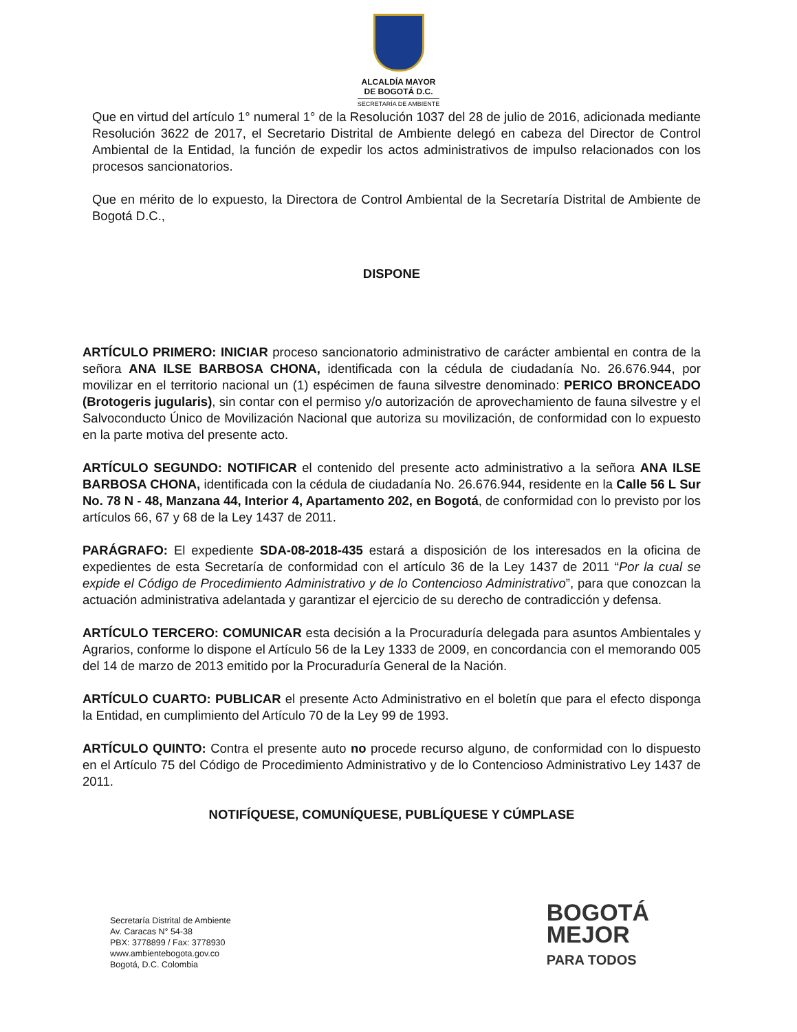ALCALDÍA MAYOR
DE BOGOTÁ D.C.
SECRETARÍA DE AMBIENTE
Que en virtud del artículo 1° numeral 1° de la Resolución 1037 del 28 de julio de 2016, adicionada mediante Resolución 3622 de 2017, el Secretario Distrital de Ambiente delegó en cabeza del Director de Control Ambiental de la Entidad, la función de expedir los actos administrativos de impulso relacionados con los procesos sancionatorios.
Que en mérito de lo expuesto, la Directora de Control Ambiental de la Secretaría Distrital de Ambiente de Bogotá D.C.,
DISPONE
ARTÍCULO PRIMERO: INICIAR proceso sancionatorio administrativo de carácter ambiental en contra de la señora ANA ILSE BARBOSA CHONA, identificada con la cédula de ciudadanía No. 26.676.944, por movilizar en el territorio nacional un (1) espécimen de fauna silvestre denominado: PERICO BRONCEADO (Brotogeris jugularis), sin contar con el permiso y/o autorización de aprovechamiento de fauna silvestre y el Salvoconducto Único de Movilización Nacional que autoriza su movilización, de conformidad con lo expuesto en la parte motiva del presente acto.
ARTÍCULO SEGUNDO: NOTIFICAR el contenido del presente acto administrativo a la señora ANA ILSE BARBOSA CHONA, identificada con la cédula de ciudadanía No. 26.676.944, residente en la Calle 56 L Sur No. 78 N - 48, Manzana 44, Interior 4, Apartamento 202, en Bogotá, de conformidad con lo previsto por los artículos 66, 67 y 68 de la Ley 1437 de 2011.
PARÁGRAFO: El expediente SDA-08-2018-435 estará a disposición de los interesados en la oficina de expedientes de esta Secretaría de conformidad con el artículo 36 de la Ley 1437 de 2011 “Por la cual se expide el Código de Procedimiento Administrativo y de lo Contencioso Administrativo”, para que conozcan la actuación administrativa adelantada y garantizar el ejercicio de su derecho de contradicción y defensa.
ARTÍCULO TERCERO: COMUNICAR esta decisión a la Procuraduría delegada para asuntos Ambientales y Agrarios, conforme lo dispone el Artículo 56 de la Ley 1333 de 2009, en concordancia con el memorando 005 del 14 de marzo de 2013 emitido por la Procuraduría General de la Nación.
ARTÍCULO CUARTO: PUBLICAR el presente Acto Administrativo en el boletín que para el efecto disponga la Entidad, en cumplimiento del Artículo 70 de la Ley 99 de 1993.
ARTÍCULO QUINTO: Contra el presente auto no procede recurso alguno, de conformidad con lo dispuesto en el Artículo 75 del Código de Procedimiento Administrativo y de lo Contencioso Administrativo Ley 1437 de 2011.
NOTIFÍQUESE, COMUNÍQUESE, PUBLÍQUESE Y CÚMPLASE
Secretaría Distrital de Ambiente
Av. Caracas N° 54-38
PBX: 3778899 / Fax: 3778930
www.ambientebogota.gov.co
Bogotá, D.C. Colombia
BOGOTÁ
MEJOR
PARA TODOS